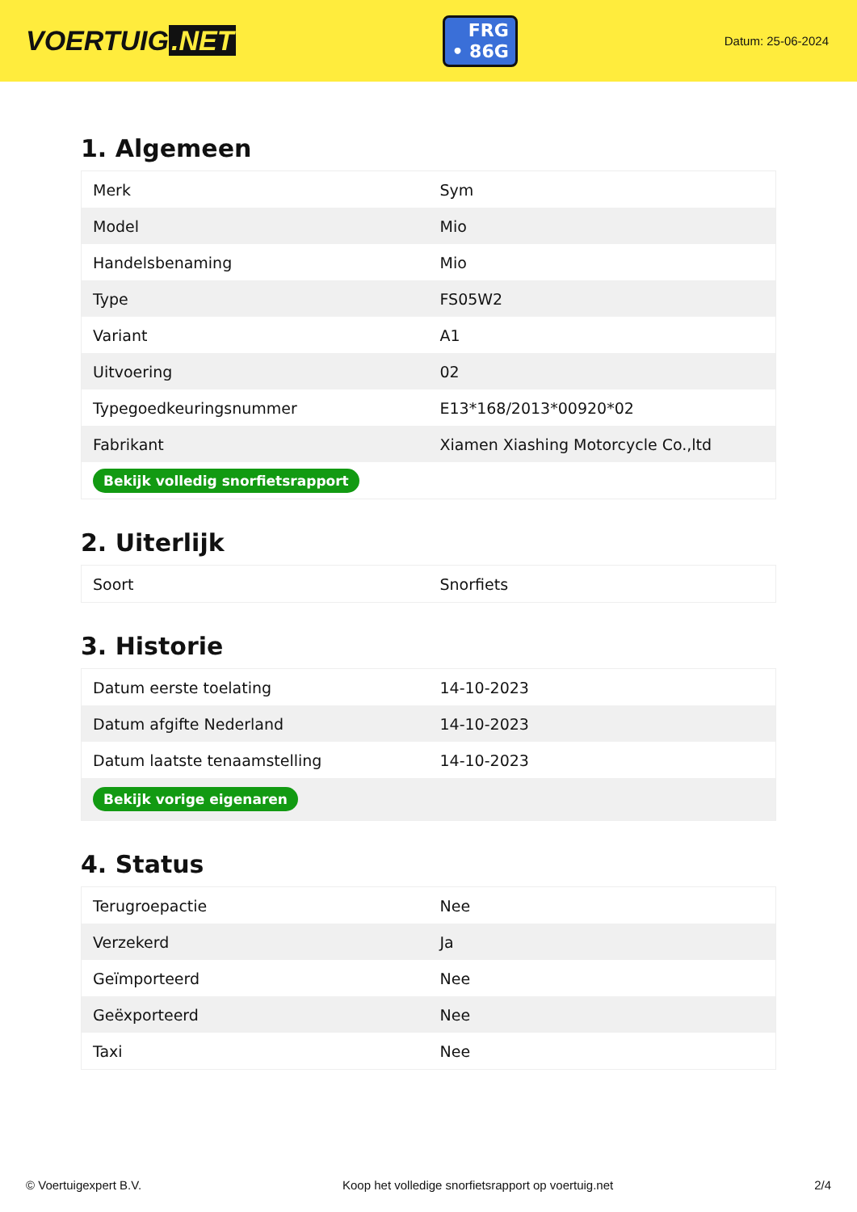VOERTUIG.NET
FRG
• 86G
Datum: 25-06-2024
1. Algemeen
| Merk | Sym |
| Model | Mio |
| Handelsbenaming | Mio |
| Type | FS05W2 |
| Variant | A1 |
| Uitvoering | 02 |
| Typegoedkeuringsnummer | E13*168/2013*00920*02 |
| Fabrikant | Xiamen Xiashing Motorcycle Co.,ltd |
| Bekijk volledig snorfietsrapport | |
2. Uiterlijk
| Soort | Snorfiets |
3. Historie
| Datum eerste toelating | 14-10-2023 |
| Datum afgifte Nederland | 14-10-2023 |
| Datum laatste tenaamstelling | 14-10-2023 |
| Bekijk vorige eigenaren | |
4. Status
| Terugroepactie | Nee |
| Verzekerd | Ja |
| Geïmporteerd | Nee |
| Geëxporteerd | Nee |
| Taxi | Nee |
© Voertuigexpert B.V. Koop het volledige snorfietsrapport op voertuig.net 2/4